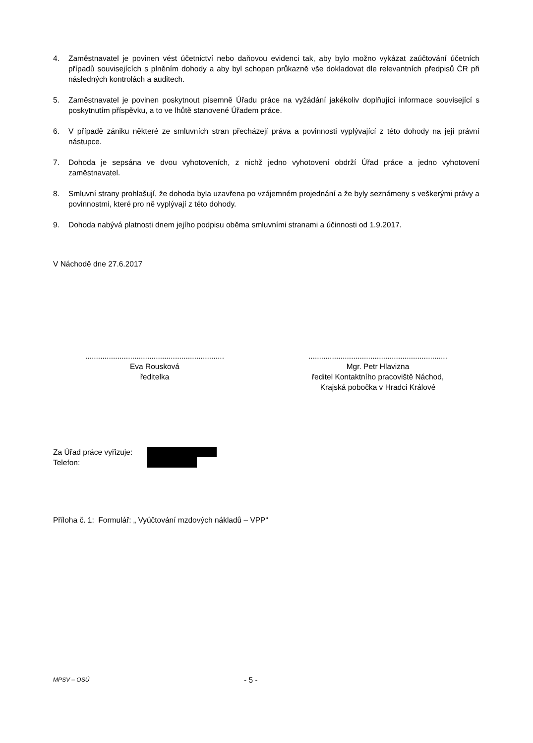4. Zaměstnavatel je povinen vést účetnictví nebo daňovou evidenci tak, aby bylo možno vykázat zaúčtování účetních případů souvisejících s plněním dohody a aby byl schopen průkazně vše dokladovat dle relevantních předpisů ČR při následných kontrolách a auditech.
5. Zaměstnavatel je povinen poskytnout písemně Úřadu práce na vyžádání jakékoliv doplňující informace související s poskytnutím příspěvku, a to ve lhůtě stanovené Úřadem práce.
6. V případě zániku některé ze smluvních stran přecházejí práva a povinnosti vyplývající z této dohody na její právní nástupce.
7. Dohoda je sepsána ve dvou vyhotoveních, z nichž jedno vyhotovení obdrží Úřad práce a jedno vyhotovení zaměstnavatel.
8. Smluvní strany prohlašují, že dohoda byla uzavřena po vzájemném projednání a že byly seznámeny s veškerými právy a povinnostmi, které pro ně vyplývají z této dohody.
9. Dohoda nabývá platnosti dnem jejího podpisu oběma smluvními stranami a účinnosti od 1.9.2017.
V Náchodě dne 27.6.2017
.................................................................
Eva Rousková
ředitelka
.................................................................
Mgr. Petr Hlavizna
ředitel Kontaktního pracoviště Náchod,
Krajská pobočka v Hradci Králové
Za Úřad práce vyřizuje:
Telefon:
Příloha č. 1: Formulář: „ Vyúčtování mzdových nákladů – VPP“
MPSV – OSÚ - 5 -